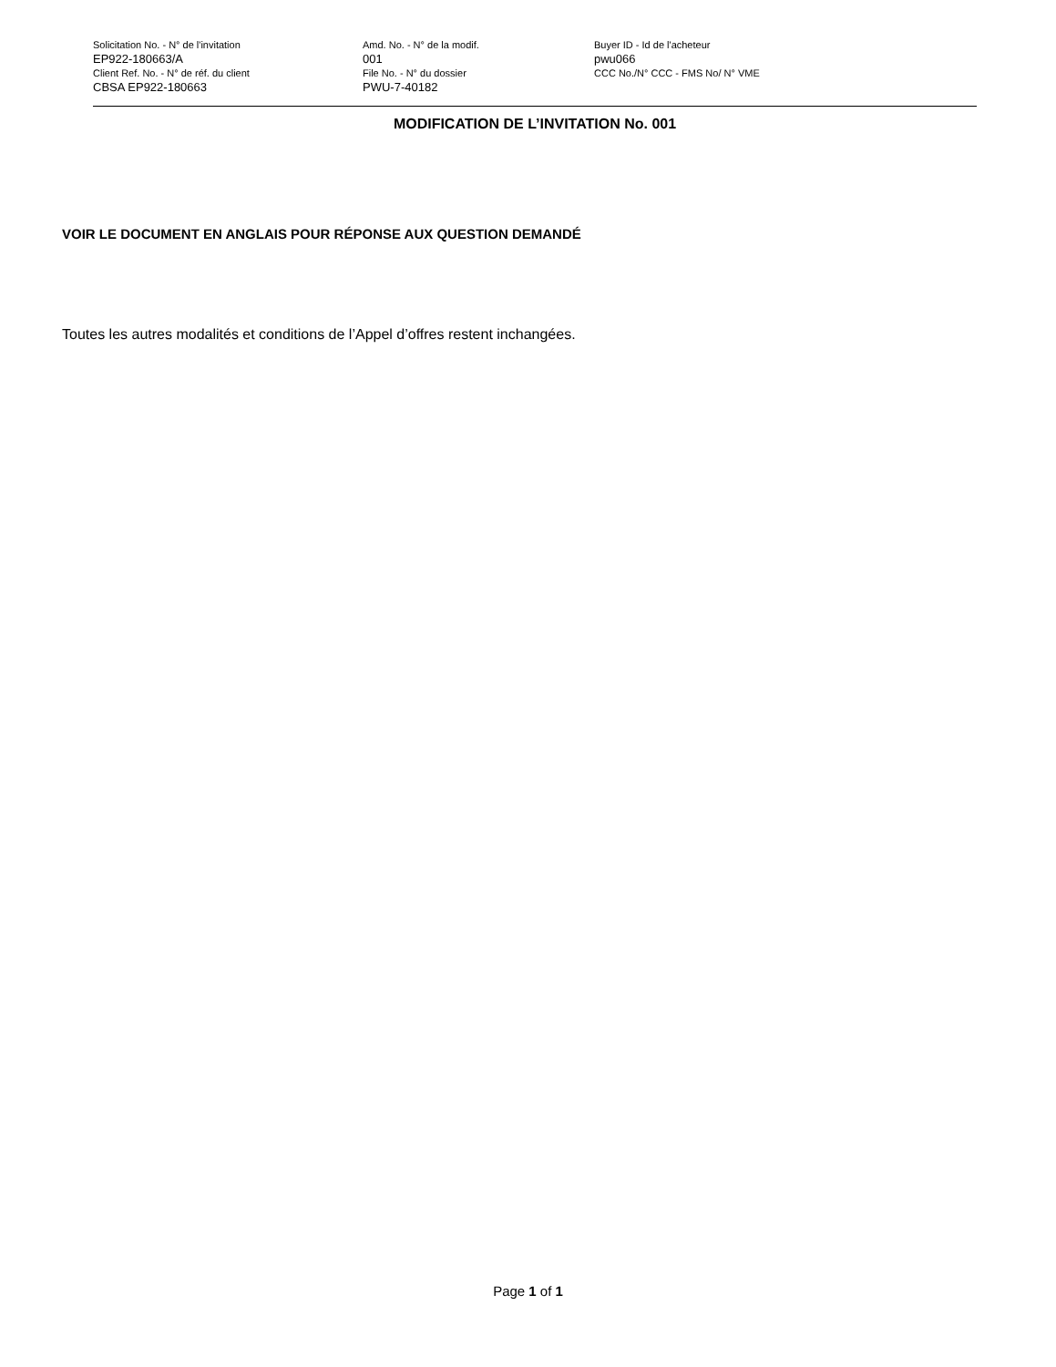| Solicitation No. - N° de l'invitation EP922-180663/A | Amd. No. - N° de la modif. 001 | Buyer ID - Id de l'acheteur pwu066 |
| Client Ref. No. - N° de réf. du client CBSA EP922-180663 | File No. - N° du dossier PWU-7-40182 | CCC No./N° CCC - FMS No/ N° VME |
MODIFICATION DE L’INVITATION No. 001
VOIR LE DOCUMENT EN ANGLAIS POUR RÉPONSE AUX QUESTION DEMANDÉ
Toutes les autres modalités et conditions de l’Appel d’offres restent inchangées.
Page 1 of 1